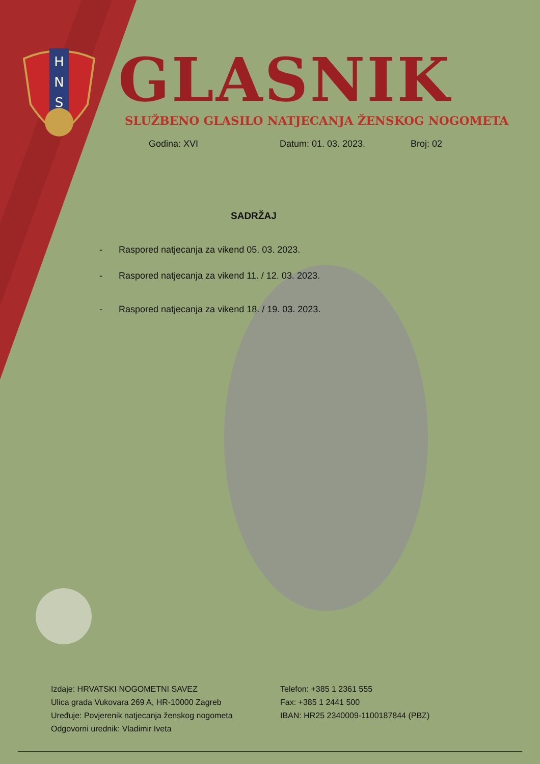H
N
S
GLASNIK
SLUŽBENO GLASILO NATJECANJA ŽENSKOG NOGOMETA
Godina: XVI Datum: 01. 03. 2023. Broj: 02
SADRŽAJ
- Raspored natjecanja za vikend 05. 03. 2023.
- Raspored natjecanja za vikend 11. / 12. 03. 2023.
- Raspored natjecanja za vikend 18. / 19. 03. 2023.
Izdaje: HRVATSKI NOGOMETNI SAVEZ
Ulica grada Vukovara 269 A, HR-10000 Zagreb
Uređuje: Povjerenik natjecanja ženskog nogometa
Odgovorni urednik: Vladimir Iveta
Telefon: +385 1 2361 555
Fax: +385 1 2441 500
IBAN: HR25 2340009-1100187844 (PBZ)